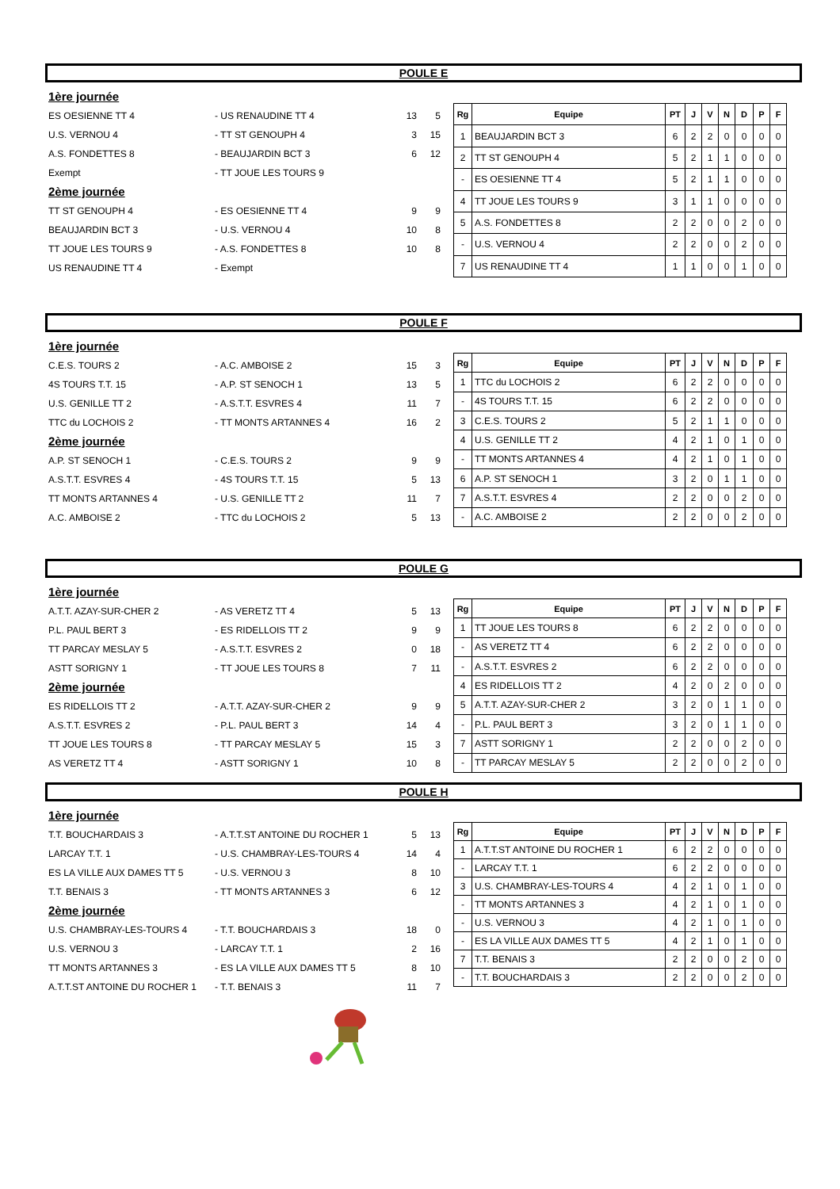POULE E
1ère journée
ES OESIENNE TT 4 - US RENAUDINE TT 4 13 5
U.S. VERNOU 4 - TT ST GENOUPH 4 3 15
A.S. FONDETTES 8 - BEAUJARDIN BCT 3 6 12
Exempt - TT JOUE LES TOURS 9
2ème journée
TT ST GENOUPH 4 - ES OESIENNE TT 4 9 9
BEAUJARDIN BCT 3 - U.S. VERNOU 4 10 8
TT JOUE LES TOURS 9 - A.S. FONDETTES 8 10 8
US RENAUDINE TT 4 - Exempt
| Rg | Equipe | PT | J | V | N | D | P | F |
| --- | --- | --- | --- | --- | --- | --- | --- | --- |
| 1 | BEAUJARDIN BCT 3 | 6 | 2 | 2 | 0 | 0 | 0 | 0 |
| 2 | TT ST GENOUPH 4 | 5 | 2 | 1 | 1 | 0 | 0 | 0 |
| - | ES OESIENNE TT 4 | 5 | 2 | 1 | 1 | 0 | 0 | 0 |
| 4 | TT JOUE LES TOURS 9 | 3 | 1 | 1 | 0 | 0 | 0 | 0 |
| 5 | A.S. FONDETTES 8 | 2 | 2 | 0 | 0 | 2 | 0 | 0 |
| - | U.S. VERNOU 4 | 2 | 2 | 0 | 0 | 2 | 0 | 0 |
| 7 | US RENAUDINE TT 4 | 1 | 1 | 0 | 0 | 1 | 0 | 0 |
POULE F
1ère journée
C.E.S. TOURS 2 - A.C. AMBOISE 2 15 3
4S TOURS T.T. 15 - A.P. ST SENOCH 1 13 5
U.S. GENILLE TT 2 - A.S.T.T. ESVRES 4 11 7
TTC du LOCHOIS 2 - TT MONTS ARTANNES 4 16 2
2ème journée
A.P. ST SENOCH 1 - C.E.S. TOURS 2 9 9
A.S.T.T. ESVRES 4 - 4S TOURS T.T. 15 5 13
TT MONTS ARTANNES 4 - U.S. GENILLE TT 2 11 7
A.C. AMBOISE 2 - TTC du LOCHOIS 2 5 13
| Rg | Equipe | PT | J | V | N | D | P | F |
| --- | --- | --- | --- | --- | --- | --- | --- | --- |
| 1 | TTC du LOCHOIS 2 | 6 | 2 | 2 | 0 | 0 | 0 | 0 |
| - | 4S TOURS T.T. 15 | 6 | 2 | 2 | 0 | 0 | 0 | 0 |
| 3 | C.E.S. TOURS 2 | 5 | 2 | 1 | 1 | 0 | 0 | 0 |
| 4 | U.S. GENILLE TT 2 | 4 | 2 | 1 | 0 | 1 | 0 | 0 |
| - | TT MONTS ARTANNES 4 | 4 | 2 | 1 | 0 | 1 | 0 | 0 |
| 6 | A.P. ST SENOCH 1 | 3 | 2 | 0 | 1 | 1 | 0 | 0 |
| 7 | A.S.T.T. ESVRES 4 | 2 | 2 | 0 | 0 | 2 | 0 | 0 |
| - | A.C. AMBOISE 2 | 2 | 2 | 0 | 0 | 2 | 0 | 0 |
POULE G
1ère journée
A.T.T. AZAY-SUR-CHER 2 - AS VERETZ TT 4 5 13
P.L. PAUL BERT 3 - ES RIDELLOIS TT 2 9 9
TT PARCAY MESLAY 5 - A.S.T.T. ESVRES 2 0 18
ASTT SORIGNY 1 - TT JOUE LES TOURS 8 7 11
2ème journée
ES RIDELLOIS TT 2 - A.T.T. AZAY-SUR-CHER 2 9 9
A.S.T.T. ESVRES 2 - P.L. PAUL BERT 3 14 4
TT JOUE LES TOURS 8 - TT PARCAY MESLAY 5 15 3
AS VERETZ TT 4 - ASTT SORIGNY 1 10 8
| Rg | Equipe | PT | J | V | N | D | P | F |
| --- | --- | --- | --- | --- | --- | --- | --- | --- |
| 1 | TT JOUE LES TOURS 8 | 6 | 2 | 2 | 0 | 0 | 0 | 0 |
| - | AS VERETZ TT 4 | 6 | 2 | 2 | 0 | 0 | 0 | 0 |
| - | A.S.T.T. ESVRES 2 | 6 | 2 | 2 | 0 | 0 | 0 | 0 |
| 4 | ES RIDELLOIS TT 2 | 4 | 2 | 0 | 2 | 0 | 0 | 0 |
| 5 | A.T.T. AZAY-SUR-CHER 2 | 3 | 2 | 0 | 1 | 1 | 0 | 0 |
| - | P.L. PAUL BERT 3 | 3 | 2 | 0 | 1 | 1 | 0 | 0 |
| 7 | ASTT SORIGNY 1 | 2 | 2 | 0 | 0 | 2 | 0 | 0 |
| - | TT PARCAY MESLAY 5 | 2 | 2 | 0 | 0 | 2 | 0 | 0 |
POULE H
1ère journée
T.T. BOUCHARDAIS 3 - A.T.T.ST ANTOINE DU ROCHER 1 5 13
LARCAY T.T. 1 - U.S. CHAMBRAY-LES-TOURS 4 14 4
ES LA VILLE AUX DAMES TT 5 - U.S. VERNOU 3 8 10
T.T. BENAIS 3 - TT MONTS ARTANNES 3 6 12
2ème journée
U.S. CHAMBRAY-LES-TOURS 4 - T.T. BOUCHARDAIS 3 18 0
U.S. VERNOU 3 - LARCAY T.T. 1 2 16
TT MONTS ARTANNES 3 - ES LA VILLE AUX DAMES TT 5 8 10
A.T.T.ST ANTOINE DU ROCHER 1 - T.T. BENAIS 3 11 7
| Rg | Equipe | PT | J | V | N | D | P | F |
| --- | --- | --- | --- | --- | --- | --- | --- | --- |
| 1 | A.T.T.ST ANTOINE DU ROCHER 1 | 6 | 2 | 2 | 0 | 0 | 0 | 0 |
| - | LARCAY T.T. 1 | 6 | 2 | 2 | 0 | 0 | 0 | 0 |
| 3 | U.S. CHAMBRAY-LES-TOURS 4 | 4 | 2 | 1 | 0 | 1 | 0 | 0 |
| - | TT MONTS ARTANNES 3 | 4 | 2 | 1 | 0 | 1 | 0 | 0 |
| - | U.S. VERNOU 3 | 4 | 2 | 1 | 0 | 1 | 0 | 0 |
| - | ES LA VILLE AUX DAMES TT 5 | 4 | 2 | 1 | 0 | 1 | 0 | 0 |
| 7 | T.T. BENAIS 3 | 2 | 2 | 0 | 0 | 2 | 0 | 0 |
| - | T.T. BOUCHARDAIS 3 | 2 | 2 | 0 | 0 | 2 | 0 | 0 |